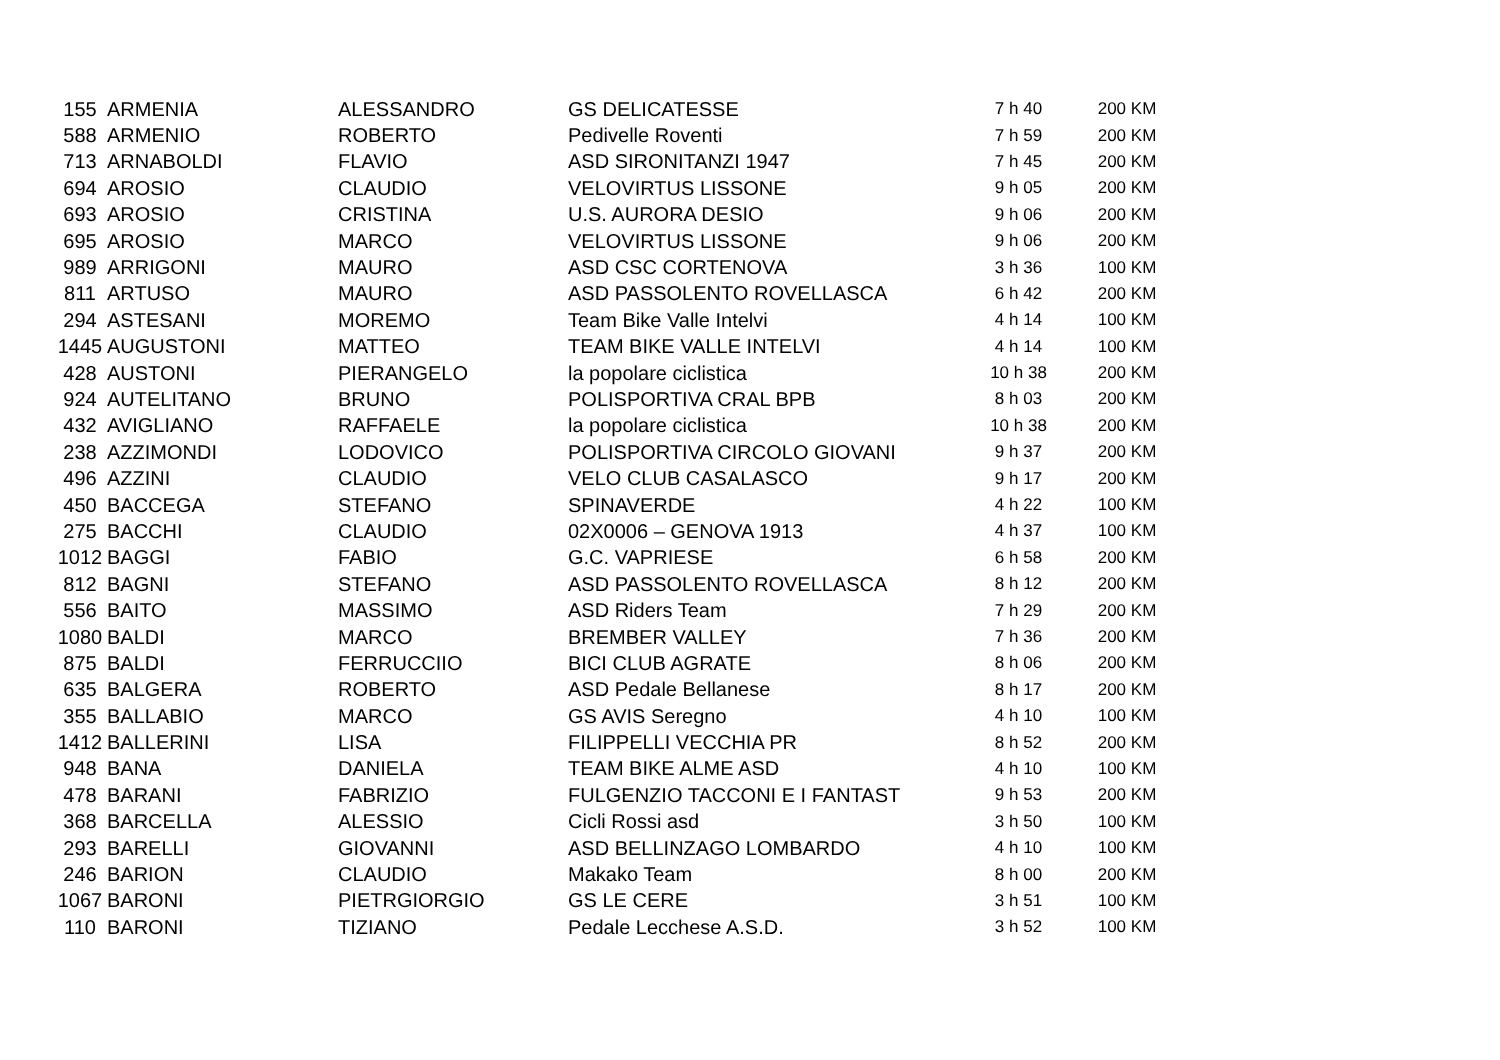| 155 | ARMENIA | ALESSANDRO | GS DELICATESSE | 7 h 40 | 200 KM |
| 588 | ARMENIO | ROBERTO | Pedivelle Roventi | 7 h 59 | 200 KM |
| 713 | ARNABOLDI | FLAVIO | ASD SIRONITANZI 1947 | 7 h 45 | 200 KM |
| 694 | AROSIO | CLAUDIO | VELOVIRTUS LISSONE | 9 h 05 | 200 KM |
| 693 | AROSIO | CRISTINA | U.S. AURORA DESIO | 9 h 06 | 200 KM |
| 695 | AROSIO | MARCO | VELOVIRTUS LISSONE | 9 h 06 | 200 KM |
| 989 | ARRIGONI | MAURO | ASD CSC CORTENOVA | 3 h 36 | 100 KM |
| 811 | ARTUSO | MAURO | ASD PASSOLENTO ROVELLASCA | 6 h 42 | 200 KM |
| 294 | ASTESANI | MOREMO | Team Bike Valle Intelvi | 4 h 14 | 100 KM |
| 1445 | AUGUSTONI | MATTEO | TEAM BIKE VALLE INTELVI | 4 h 14 | 100 KM |
| 428 | AUSTONI | PIERANGELO | la popolare ciclistica | 10 h 38 | 200 KM |
| 924 | AUTELITANO | BRUNO | POLISPORTIVA CRAL BPB | 8 h 03 | 200 KM |
| 432 | AVIGLIANO | RAFFAELE | la popolare ciclistica | 10 h 38 | 200 KM |
| 238 | AZZIMONDI | LODOVICO | POLISPORTIVA CIRCOLO GIOVANI | 9 h 37 | 200 KM |
| 496 | AZZINI | CLAUDIO | VELO CLUB CASALASCO | 9 h 17 | 200 KM |
| 450 | BACCEGA | STEFANO | SPINAVERDE | 4 h 22 | 100 KM |
| 275 | BACCHI | CLAUDIO | 02X0006 – GENOVA 1913 | 4 h 37 | 100 KM |
| 1012 | BAGGI | FABIO | G.C. VAPRIESE | 6 h 58 | 200 KM |
| 812 | BAGNI | STEFANO | ASD PASSOLENTO ROVELLASCA | 8 h 12 | 200 KM |
| 556 | BAITO | MASSIMO | ASD Riders Team | 7 h 29 | 200 KM |
| 1080 | BALDI | MARCO | BREMBER VALLEY | 7 h 36 | 200 KM |
| 875 | BALDI | FERRUCCIIO | BICI CLUB AGRATE | 8 h 06 | 200 KM |
| 635 | BALGERA | ROBERTO | ASD Pedale Bellanese | 8 h 17 | 200 KM |
| 355 | BALLABIO | MARCO | GS AVIS Seregno | 4 h 10 | 100 KM |
| 1412 | BALLERINI | LISA | FILIPPELLI VECCHIA PR | 8 h 52 | 200 KM |
| 948 | BANA | DANIELA | TEAM BIKE ALME ASD | 4 h 10 | 100 KM |
| 478 | BARANI | FABRIZIO | FULGENZIO TACCONI E I FANTAST | 9 h 53 | 200 KM |
| 368 | BARCELLA | ALESSIO | Cicli Rossi asd | 3 h 50 | 100 KM |
| 293 | BARELLI | GIOVANNI | ASD BELLINZAGO LOMBARDO | 4 h 10 | 100 KM |
| 246 | BARION | CLAUDIO | Makako Team | 8 h 00 | 200 KM |
| 1067 | BARONI | PIETRGIORGIO | GS LE CERE | 3 h 51 | 100 KM |
| 110 | BARONI | TIZIANO | Pedale Lecchese A.S.D. | 3 h 52 | 100 KM |